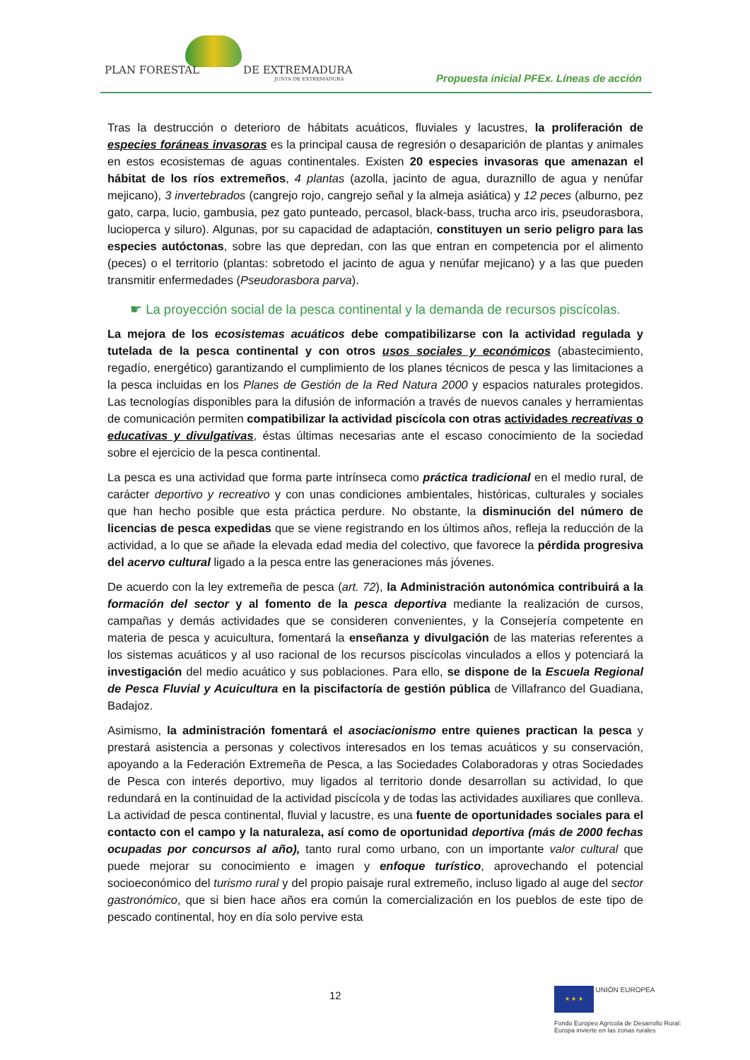PLAN FORESTAL DE EXTREMADURA
JUNTA DE EXTREMADURA
Propuesta inicial PFEx. Líneas de acción
Tras la destrucción o deterioro de hábitats acuáticos, fluviales y lacustres, la proliferación de especies foráneas invasoras es la principal causa de regresión o desaparición de plantas y animales en estos ecosistemas de aguas continentales. Existen 20 especies invasoras que amenazan el hábitat de los ríos extremeños, 4 plantas (azolla, jacinto de agua, duraznillo de agua y nenúfar mejicano), 3 invertebrados (cangrejo rojo, cangrejo señal y la almeja asiática) y 12 peces (alburno, pez gato, carpa, lucio, gambusia, pez gato punteado, percasol, black-bass, trucha arco iris, pseudorasbora, lucioperca y siluro). Algunas, por su capacidad de adaptación, constituyen un serio peligro para las especies autóctonas, sobre las que depredan, con las que entran en competencia por el alimento (peces) o el territorio (plantas: sobretodo el jacinto de agua y nenúfar mejicano) y a las que pueden transmitir enfermedades (Pseudorasbora parva).
☛ La proyección social de la pesca continental y la demanda de recursos piscícolas.
La mejora de los ecosistemas acuáticos debe compatibilizarse con la actividad regulada y tutelada de la pesca continental y con otros usos sociales y económicos (abastecimiento, regadío, energético) garantizando el cumplimiento de los planes técnicos de pesca y las limitaciones a la pesca incluidas en los Planes de Gestión de la Red Natura 2000 y espacios naturales protegidos. Las tecnologías disponibles para la difusión de información a través de nuevos canales y herramientas de comunicación permiten compatibilizar la actividad piscícola con otras actividades recreativas o educativas y divulgativas, éstas últimas necesarias ante el escaso conocimiento de la sociedad sobre el ejercicio de la pesca continental.
La pesca es una actividad que forma parte intrínseca como práctica tradicional en el medio rural, de carácter deportivo y recreativo y con unas condiciones ambientales, históricas, culturales y sociales que han hecho posible que esta práctica perdure. No obstante, la disminución del número de licencias de pesca expedidas que se viene registrando en los últimos años, refleja la reducción de la actividad, a lo que se añade la elevada edad media del colectivo, que favorece la pérdida progresiva del acervo cultural ligado a la pesca entre las generaciones más jóvenes.
De acuerdo con la ley extremeña de pesca (art. 72), la Administración autonómica contribuirá a la formación del sector y al fomento de la pesca deportiva mediante la realización de cursos, campañas y demás actividades que se consideren convenientes, y la Consejería competente en materia de pesca y acuicultura, fomentará la enseñanza y divulgación de las materias referentes a los sistemas acuáticos y al uso racional de los recursos piscícolas vinculados a ellos y potenciará la investigación del medio acuático y sus poblaciones. Para ello, se dispone de la Escuela Regional de Pesca Fluvial y Acuicultura en la piscifactoría de gestión pública de Villafranco del Guadiana, Badajoz.
Asimismo, la administración fomentará el asociacionismo entre quienes practican la pesca y prestará asistencia a personas y colectivos interesados en los temas acuáticos y su conservación, apoyando a la Federación Extremeña de Pesca, a las Sociedades Colaboradoras y otras Sociedades de Pesca con interés deportivo, muy ligados al territorio donde desarrollan su actividad, lo que redundará en la continuidad de la actividad piscícola y de todas las actividades auxiliares que conlleva. La actividad de pesca continental, fluvial y lacustre, es una fuente de oportunidades sociales para el contacto con el campo y la naturaleza, así como de oportunidad deportiva (más de 2000 fechas ocupadas por concursos al año), tanto rural como urbano, con un importante valor cultural que puede mejorar su conocimiento e imagen y enfoque turístico, aprovechando el potencial socioeconómico del turismo rural y del propio paisaje rural extremeño, incluso ligado al auge del sector gastronómico, que si bien hace años era común la comercialización en los pueblos de este tipo de pescado continental, hoy en día solo pervive esta
12
★ ★ ★ UNIÓN EUROPEA
Fondo Europeo Agrícola de Desarrollo Rural:
Europa invierte en las zonas rurales